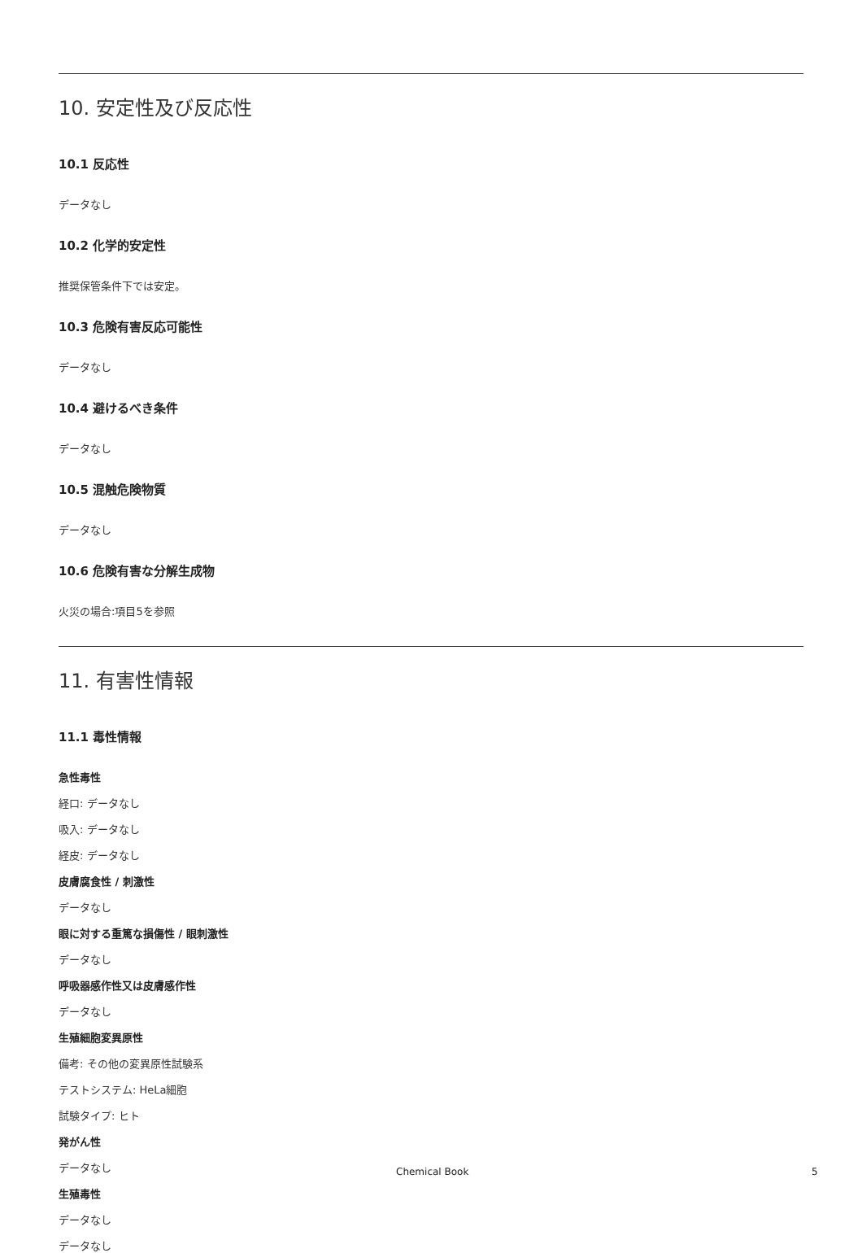10. 安定性及び反応性
10.1 反応性
データなし
10.2 化学的安定性
推奨保管条件下では安定。
10.3 危険有害反応可能性
データなし
10.4 避けるべき条件
データなし
10.5 混触危険物質
データなし
10.6 危険有害な分解生成物
火災の場合:項目5を参照
11. 有害性情報
11.1 毒性情報
急性毒性
経口: データなし
吸入: データなし
経皮: データなし
皮膚腐食性 / 刺激性
データなし
眼に対する重篤な損傷性 / 眼刺激性
データなし
呼吸器感作性又は皮膚感作性
データなし
生殖細胞変異原性
備考: その他の変異原性試験系
テストシステム: HeLa細胞
試験タイプ: ヒト
発がん性
データなし
生殖毒性
データなし
データなし
Chemical Book 5